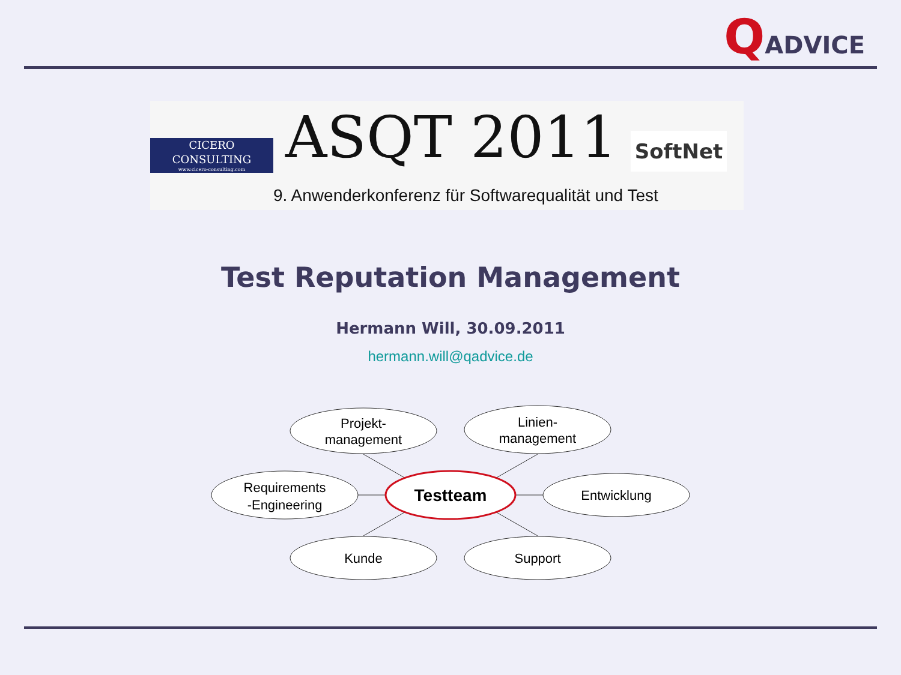QADVICE
CICERO CONSULTING
www.cicero-consulting.com
ASQT 2011 SoftNet
9. Anwenderkonferenz für Softwarequalität und Test
Test Reputation Management
Hermann Will, 30.09.2011
hermann.will@qadvice.de
Projekt-
management
Linien-
management
Requirements
-Engineering
Testteam
Entwicklung
Kunde
Support